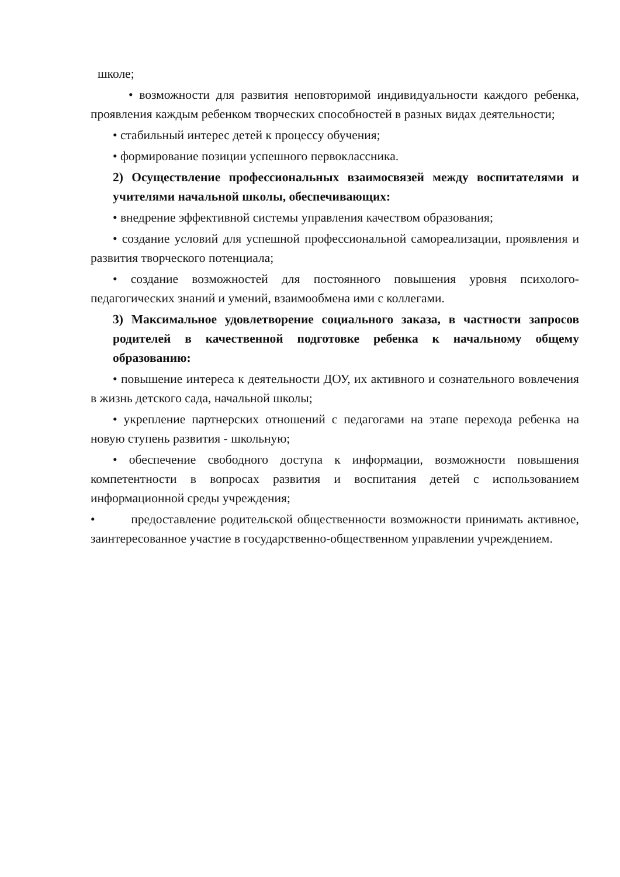школе;
• возможности для развития неповторимой индивидуальности каждого ребенка, проявления каждым ребенком творческих способностей в разных видах деятельности;
• стабильный интерес детей к процессу обучения;
• формирование позиции успешного первоклассника.
2) Осуществление профессиональных взаимосвязей между воспитателями и учителями начальной школы, обеспечивающих:
• внедрение эффективной системы управления качеством образования;
• создание условий для успешной профессиональной самореализации, проявления и развития творческого потенциала;
• создание возможностей для постоянного повышения уровня психолого-педагогических знаний и умений, взаимообмена ими с коллегами.
3) Максимальное удовлетворение социального заказа, в частности запросов родителей в качественной подготовке ребенка к начальному общему образованию:
• повышение интереса к деятельности ДОУ, их активного и сознательного вовлечения в жизнь детского сада, начальной школы;
• укрепление партнерских отношений с педагогами на этапе перехода ребенка на новую ступень развития - школьную;
• обеспечение свободного доступа к информации, возможности повышения компетентности в вопросах развития и воспитания детей с использованием информационной среды учреждения;
• предоставление родительской общественности возможности принимать активное, заинтересованное участие в государственно-общественном управлении учреждением.